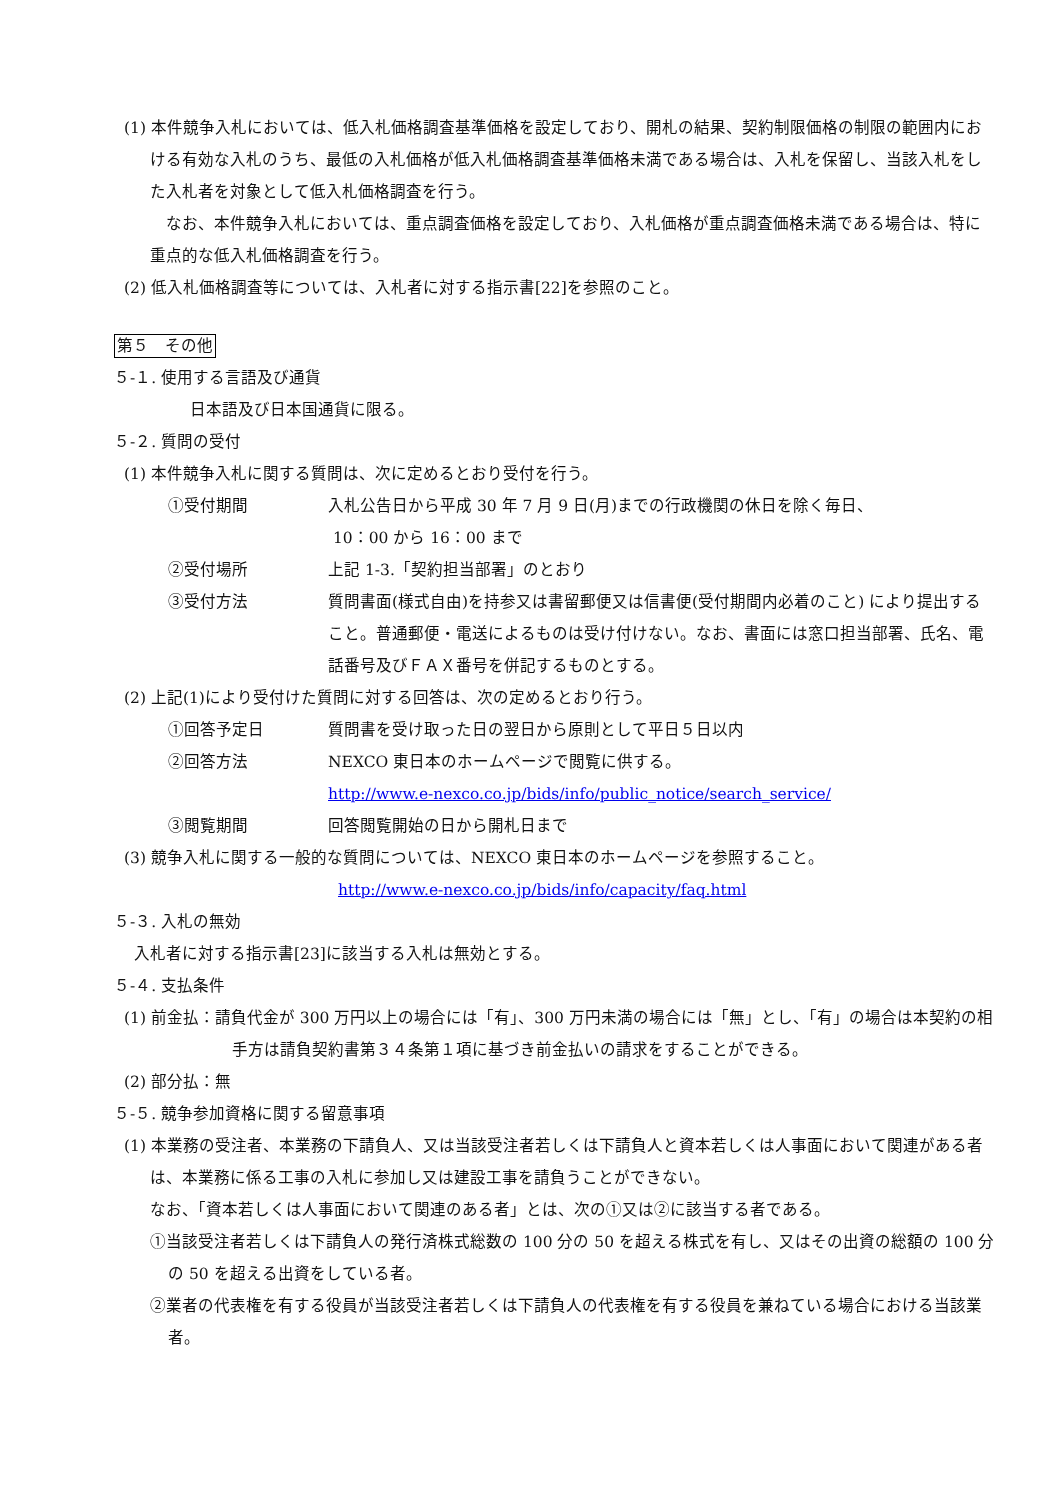(1) 本件競争入札においては、低入札価格調査基準価格を設定しており、開札の結果、契約制限価格の制限の範囲内における有効な入札のうち、最低の入札価格が低入札価格調査基準価格未満である場合は、入札を保留し、当該入札をした入札者を対象として低入札価格調査を行う。
　なお、本件競争入札においては、重点調査価格を設定しており、入札価格が重点調査価格未満である場合は、特に重点的な低入札価格調査を行う。
(2) 低入札価格調査等については、入札者に対する指示書[22]を参照のこと。
第５　その他
５-１. 使用する言語及び通貨
日本語及び日本国通貨に限る。
５-２. 質問の受付
(1) 本件競争入札に関する質問は、次に定めるとおり受付を行う。
①受付期間 入札公告日から平成 30 年 7 月 9 日(月)までの行政機関の休日を除く毎日、
10：00 から 16：00 まで
②受付場所 上記 1-3.「契約担当部署」のとおり
③受付方法 質問書面(様式自由)を持参又は書留郵便又は信書便(受付期間内必着のこと) により提出すること。普通郵便・電送によるものは受け付けない。なお、書面には窓口担当部署、氏名、電話番号及びＦＡＸ番号を併記するものとする。
(2) 上記(1)により受付けた質問に対する回答は、次の定めるとおり行う。
①回答予定日 質問書を受け取った日の翌日から原則として平日５日以内
②回答方法 NEXCO 東日本のホームページで閲覧に供する。
http://www.e-nexco.co.jp/bids/info/public_notice/search_service/
③閲覧期間 回答閲覧開始の日から開札日まで
(3) 競争入札に関する一般的な質問については、NEXCO 東日本のホームページを参照すること。
http://www.e-nexco.co.jp/bids/info/capacity/faq.html
５-３. 入札の無効
入札者に対する指示書[23]に該当する入札は無効とする。
５-４. 支払条件
(1) 前金払：請負代金が 300 万円以上の場合には「有」、300 万円未満の場合には「無」とし、「有」の場合は本契約の相手方は請負契約書第３４条第１項に基づき前金払いの請求をすることができる。
(2) 部分払：無
５-５. 競争参加資格に関する留意事項
(1) 本業務の受注者、本業務の下請負人、又は当該受注者若しくは下請負人と資本若しくは人事面において関連がある者は、本業務に係る工事の入札に参加し又は建設工事を請負うことができない。
なお、「資本若しくは人事面において関連のある者」とは、次の①又は②に該当する者である。
①当該受注者若しくは下請負人の発行済株式総数の 100 分の 50 を超える株式を有し、又はその出資の総額の 100 分の 50 を超える出資をしている者。
②業者の代表権を有する役員が当該受注者若しくは下請負人の代表権を有する役員を兼ねている場合における当該業者。